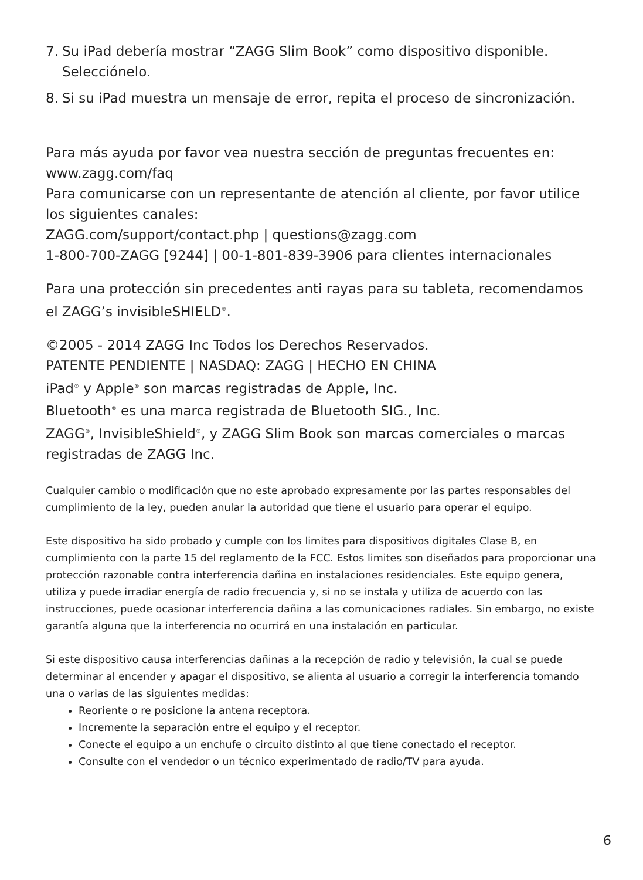7. Su iPad debería mostrar “ZAGG Slim Book” como dispositivo disponible. Selecciónelo.
8. Si su iPad muestra un mensaje de error, repita el proceso de sincronización.
Para más ayuda por favor vea nuestra sección de preguntas frecuentes en: www.zagg.com/faq
Para comunicarse con un representante de atención al cliente, por favor utilice los siguientes canales:
ZAGG.com/support/contact.php | questions@zagg.com
1-800-700-ZAGG [9244] | 00-1-801-839-3906 para clientes internacionales
Para una protección sin precedentes anti rayas para su tableta, recomendamos el ZAGG’s invisibleSHIELD<sup>®</sup>.
©2005 - 2014 ZAGG Inc Todos los Derechos Reservados.
PATENTE PENDIENTE | NASDAQ: ZAGG | HECHO EN CHINA
iPad<sup>®</sup> y Apple<sup>®</sup> son marcas registradas de Apple, Inc.
Bluetooth<sup>®</sup> es una marca registrada de Bluetooth SIG., Inc.
ZAGG<sup>®</sup>, InvisibleShield<sup>®</sup>, y ZAGG Slim Book son marcas comerciales o marcas registradas de ZAGG Inc.
Cualquier cambio o modificación que no este aprobado expresamente por las partes responsables del cumplimiento de la ley, pueden anular la autoridad que tiene el usuario para operar el equipo.
Este dispositivo ha sido probado y cumple con los limites para dispositivos digitales Clase B, en cumplimiento con la parte 15 del reglamento de la FCC. Estos limites son diseñados para proporcionar una protección razonable contra interferencia dañina en instalaciones residenciales. Este equipo genera, utiliza y puede irradiar energía de radio frecuencia y, si no se instala y utiliza de acuerdo con las instrucciones, puede ocasionar interferencia dañina a las comunicaciones radiales. Sin embargo, no existe garantía alguna que la interferencia no ocurrirá en una instalación en particular.
Si este dispositivo causa interferencias dañinas a la recepción de radio y televisión, la cual se puede determinar al encender y apagar el dispositivo, se alienta al usuario a corregir la interferencia tomando una o varias de las siguientes medidas:
Reoriente o re posicione la antena receptora.
Incremente la separación entre el equipo y el receptor.
Conecte el equipo a un enchufe o circuito distinto al que tiene conectado el receptor.
Consulte con el vendedor o un técnico experimentado de radio/TV para ayuda.
6